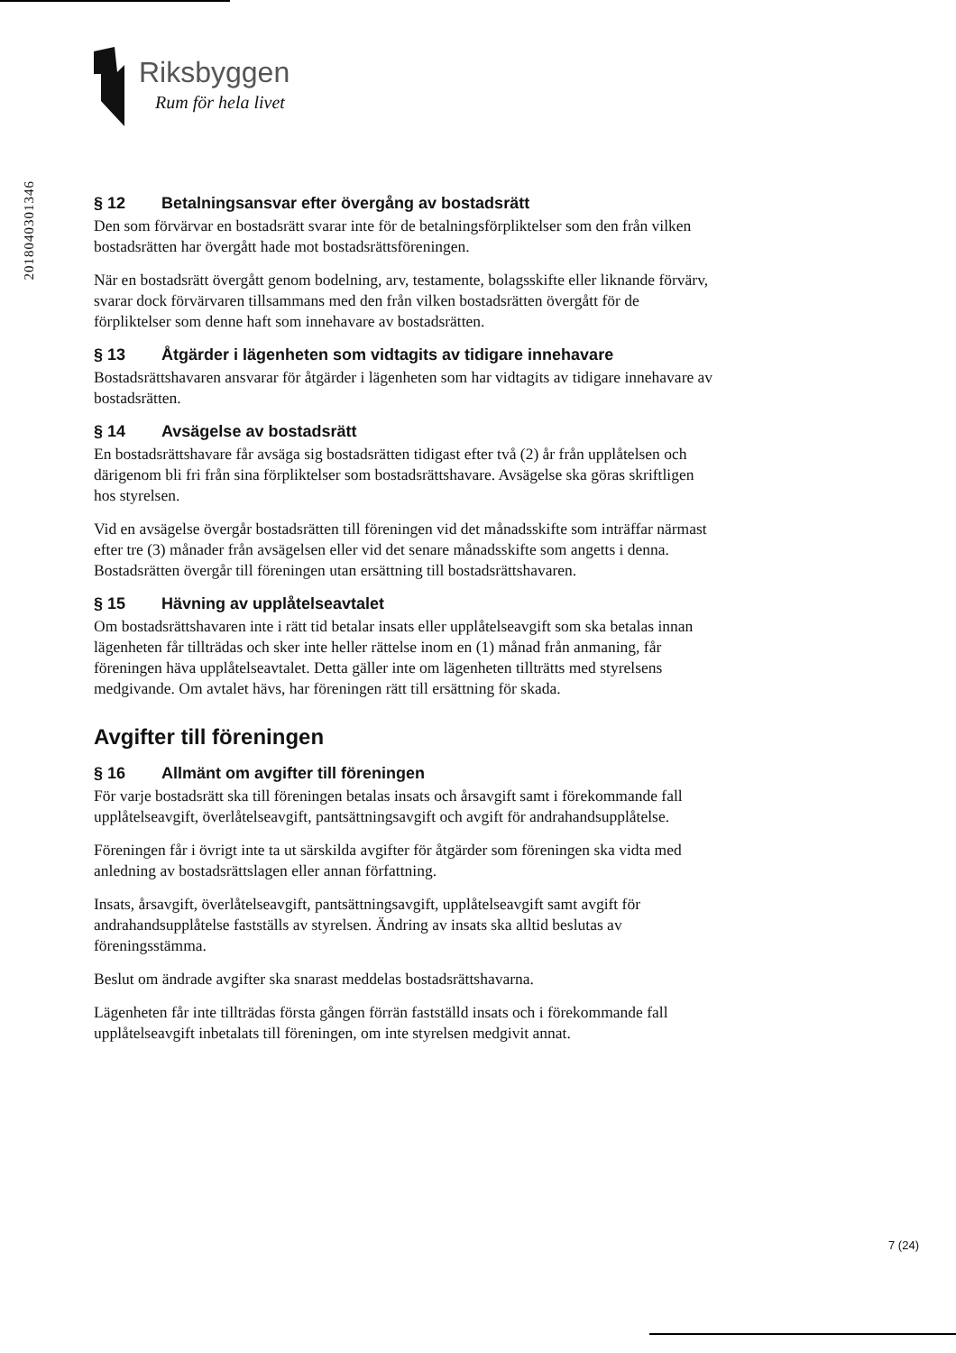Riksbyggen
Rum för hela livet
2018040301346
§ 12 Betalningsansvar efter övergång av bostadsrätt
Den som förvärvar en bostadsrätt svarar inte för de betalningsförpliktelser som den från vilken bostadsrätten har övergått hade mot bostadsrättsföreningen.
När en bostadsrätt övergått genom bodelning, arv, testamente, bolagsskifte eller liknande förvärv, svarar dock förvärvaren tillsammans med den från vilken bostadsrätten övergått för de förpliktelser som denne haft som innehavare av bostadsrätten.
§ 13 Åtgärder i lägenheten som vidtagits av tidigare innehavare
Bostadsrättshavaren ansvarar för åtgärder i lägenheten som har vidtagits av tidigare innehavare av bostadsrätten.
§ 14 Avsägelse av bostadsrätt
En bostadsrättshavare får avsäga sig bostadsrätten tidigast efter två (2) år från upplåtelsen och därigenom bli fri från sina förpliktelser som bostadsrättshavare. Avsägelse ska göras skriftligen hos styrelsen.
Vid en avsägelse övergår bostadsrätten till föreningen vid det månadsskifte som inträffar närmast efter tre (3) månader från avsägelsen eller vid det senare månadsskifte som angetts i denna. Bostadsrätten övergår till föreningen utan ersättning till bostadsrättshavaren.
§ 15 Hävning av upplåtelseavtalet
Om bostadsrättshavaren inte i rätt tid betalar insats eller upplåtelseavgift som ska betalas innan lägenheten får tillträdas och sker inte heller rättelse inom en (1) månad från anmaning, får föreningen häva upplåtelseavtalet. Detta gäller inte om lägenheten tillträtts med styrelsens medgivande. Om avtalet hävs, har föreningen rätt till ersättning för skada.
Avgifter till föreningen
§ 16 Allmänt om avgifter till föreningen
För varje bostadsrätt ska till föreningen betalas insats och årsavgift samt i förekommande fall upplåtelseavgift, överlåtelseavgift, pantsättningsavgift och avgift för andrahandsupplåtelse.
Föreningen får i övrigt inte ta ut särskilda avgifter för åtgärder som föreningen ska vidta med anledning av bostadsrättslagen eller annan författning.
Insats, årsavgift, överlåtelseavgift, pantsättningsavgift, upplåtelseavgift samt avgift för andrahandsupplåtelse fastställs av styrelsen. Ändring av insats ska alltid beslutas av föreningsstämma.
Beslut om ändrade avgifter ska snarast meddelas bostadsrättshavarna.
Lägenheten får inte tillträdas första gången förrän fastställd insats och i förekommande fall upplåtelseavgift inbetalats till föreningen, om inte styrelsen medgivit annat.
7 (24)